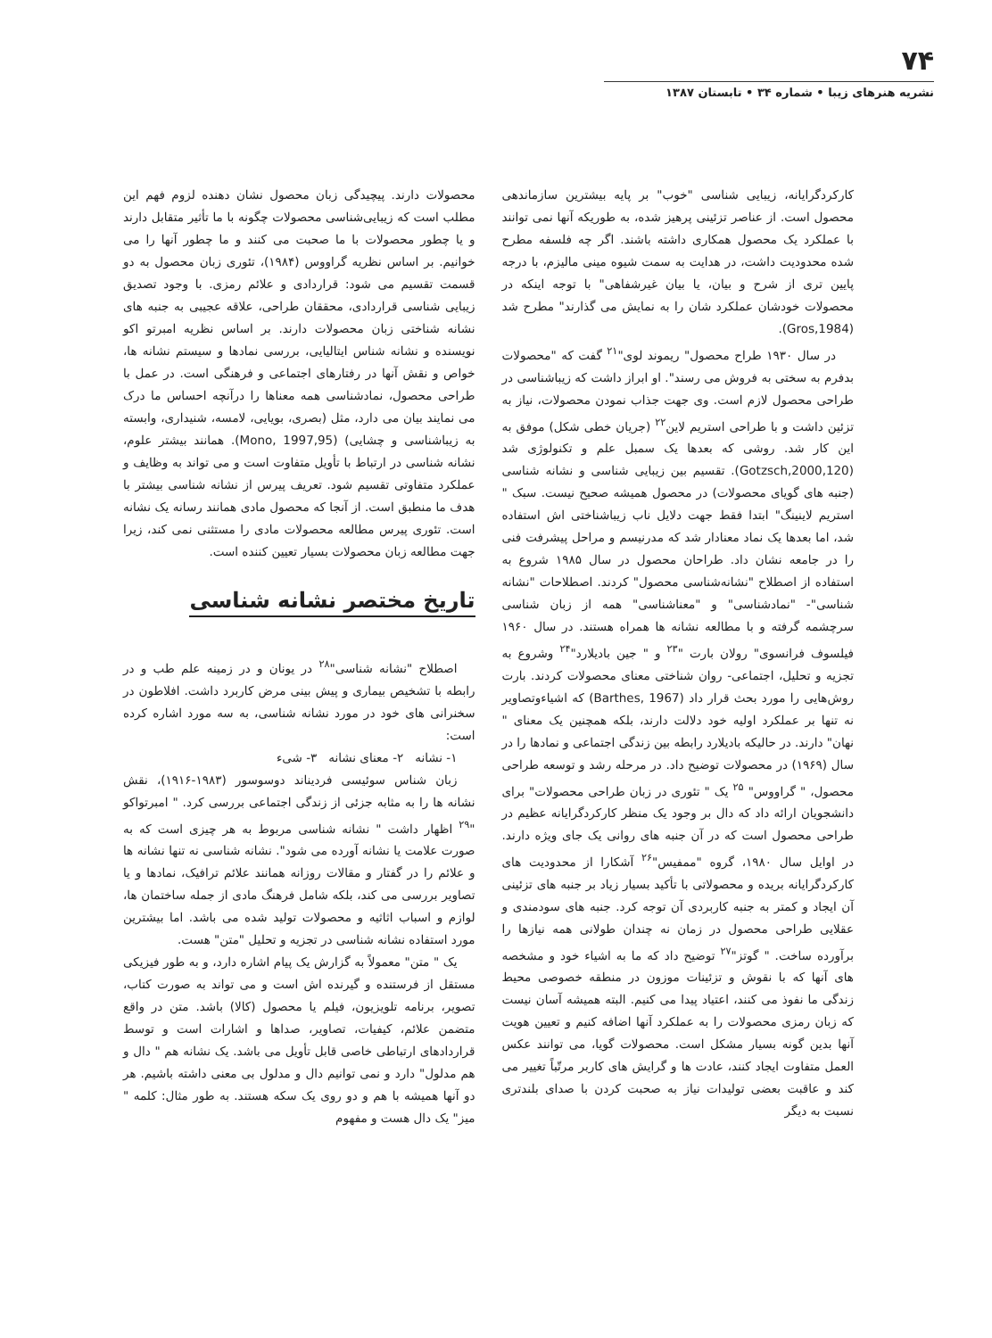۷۴
نشریه هنرهای زیبا • شماره ۳۴ • تابستان ۱۳۸۷
کارکردگرایانه، زیبایی شناسی "خوب" بر پایه بیشترین سازماندهی محصول است. از عناصر تزئینی پرهیز شده، به طوریکه آنها نمی توانند با عملکرد یک محصول همکاری داشته باشند. اگر چه فلسفه مطرح شده محدودیت داشت، در هدایت به سمت شیوه مینی مالیزم، با درجه پایین تری از شرح و بیان، یا بیان غیرشفاهی" با توجه اینکه در محصولات خودشان عملکرد شان را به نمایش می گذارند" مطرح شد (Gros,1984).
در سال ۱۹۳۰ طراح محصول" ریموند لوی"<sup>۲۱</sup> گفت که "محصولات بدفرم به سختی به فروش می رسند". او ابراز داشت که زیباشناسی در طراحی محصول لازم است. وی جهت جذاب نمودن محصولات، نیاز به تزئین داشت و با طراحی استریم لاین<sup>۲۲</sup> (جریان خطی شکل) موفق به این کار شد. روشی که بعدها یک سمبل علم و تکنولوژی شد (Gotzsch,2000,120). تقسیم بین زیبایی شناسی و نشانه شناسی (جنبه های گویای محصولات) در محصول همیشه صحیح نیست. سبک " استریم لاینینگ" ابتدا فقط جهت دلایل ناب زیباشناختی اش استفاده شد، اما بعدها یک نماد معنادار شد که مدرنیسم و مراحل پیشرفت فنی را در جامعه نشان داد. طراحان محصول در سال ۱۹۸۵ شروع به استفاده از اصطلاح "نشانه‌شناسی محصول" کردند. اصطلاحات "نشانه شناسی"- "نمادشناسی" و "معناشناسی" همه از زبان شناسی سرچشمه گرفته و با مطالعه نشانه ها همراه هستند. در سال ۱۹۶۰ فیلسوف فرانسوی" رولان بارت "<sup>۲۳</sup> و " جین بادیلارد"<sup>۲۴</sup> وشروع به تجزیه و تحلیل، اجتماعی- روان شناختی معنای محصولات کردند. بارت روش‌هایی را مورد بحث قرار داد (Barthes, 1967) که اشیاءوتصاویر نه تنها بر عملکرد اولیه خود دلالت دارند، بلکه همچنین یک معنای " نهان" دارند. در حالیکه بادیلارد رابطه بین زندگی اجتماعی و نمادها را در سال (۱۹۶۹) در محصولات توضیح داد. در مرحله رشد و توسعه طراحی محصول، " گراووس" <sup>۲۵</sup> یک " تئوری در زبان طراحی محصولات" برای دانشجویان ارائه داد که دال بر وجود یک منظر کارکردگرایانه عظیم در طراحی محصول است که در آن جنبه های روانی یک جای ویژه دارند. در اوایل سال ۱۹۸۰، گروه "ممفیس"<sup>۲۶</sup> آشکارا از محدودیت های کارکردگرایانه بریده و محصولاتی با تأکید بسیار زیاد بر جنبه های تزئینی آن ایجاد و کمتر به جنبه کاربردی آن توجه کرد. جنبه های سودمندی و عقلایی طراحی محصول در زمان نه چندان طولانی همه نیازها را برآورده ساخت. " گوتز"<sup>۲۷</sup> توضیح داد که ما به اشیاء خود و مشخصه های آنها که با نقوش و تزئینات موزون در منطقه خصوصی محیط زندگی ما نفوذ می کنند، اعتیاد پیدا می کنیم. البته همیشه آسان نیست که زبان رمزی محصولات را به عملکرد آنها اضافه کنیم و تعیین هویت آنها بدین گونه بسیار مشکل است. محصولات گویا، می توانند عکس العمل متفاوت ایجاد کنند، عادت ها و گرایش های کاربر مرتّباً تغییر می کند و عاقبت بعضی تولیدات نیاز به صحبت کردن با صدای بلندتری نسبت به دیگر
محصولات دارند. پیچیدگی زبان محصول نشان دهنده لزوم فهم این مطلب است که زیبایی‌شناسی محصولات چگونه با ما تأثیر متقابل دارند و یا چطور محصولات با ما صحبت می کنند و ما چطور آنها را می خوانیم. بر اساس نظریه گراووس (۱۹۸۴)، تئوری زبان محصول به دو قسمت تقسیم می شود: قراردادی و علائم رمزی. با وجود تصدیق زیبایی شناسی قراردادی، محققان طراحی، علاقه عجیبی به جنبه های نشانه شناختی زبان محصولات دارند. بر اساس نظریه امبرتو اکو نویسنده و نشانه شناس ایتالیایی، بررسی نمادها و سیستم نشانه ها، خواص و نقش آنها در رفتارهای اجتماعی و فرهنگی است. در عمل با طراحی محصول، نمادشناسی همه معناها را درآنچه احساس ما درک می نمایند بیان می دارد، مثل (بصری، بویایی، لامسه، شنیداری، وابسته به زیباشناسی و چشایی) (Mono, 1997,95). همانند بیشتر علوم، نشانه شناسی در ارتباط با تأویل متفاوت است و می تواند به وظایف و عملکرد متفاوتی تقسیم شود. تعریف پیرس از نشانه شناسی بیشتر با هدف ما منطبق است. از آنجا که محصول مادی همانند رسانه یک نشانه است. تئوری پیرس مطالعه محصولات مادی را مستثنی نمی کند، زیرا جهت مطالعه زبان محصولات بسیار تعیین کننده است.
تاریخ مختصر نشانه شناسی
اصطلاح "نشانه شناسی"<sup>۲۸</sup> در یونان و در زمینه علم طب و در رابطه با تشخیص بیماری و پیش بینی مرض کاربرد داشت. افلاطون در سخنرانی های خود در مورد نشانه شناسی، به سه مورد اشاره کرده است:
۱- نشانه ۲- معنای نشانه ۳- شیء
زبان شناس سوئیسی فردیناند دوسوسور (۱۹۸۳-۱۹۱۶)، نقش نشانه ها را به مثابه جزئی از زندگی اجتماعی بررسی کرد. " امبرتواکو "<sup>۲۹</sup> اظهار داشت " نشانه شناسی مربوط به هر چیزی است که به صورت علامت یا نشانه آورده می شود". نشانه شناسی نه تنها نشانه ها و علائم را در گفتار و مقالات روزانه همانند علائم ترافیک، نمادها و یا تصاویر بررسی می کند، بلکه شامل فرهنگ مادی از جمله ساختمان ها، لوازم و اسباب اثاثیه و محصولات تولید شده می باشد. اما بیشترین مورد استفاده نشانه شناسی در تجزیه و تحلیل "متن" هست.
یک " متن" معمولاً به گزارش یک پیام اشاره دارد، و به طور فیزیکی مستقل از فرستنده و گیرنده اش است و می تواند به صورت کتاب، تصویر، برنامه تلویزیون، فیلم یا محصول (کالا) باشد. متن در واقع متضمن علائم، کیفیات، تصاویر، صداها و اشارات است و توسط قراردادهای ارتباطی خاصی قابل تأویل می باشد. یک نشانه هم " دال و هم مدلول" دارد و نمی توانیم دال و مدلول بی معنی داشته باشیم. هر دو آنها همیشه با هم و دو روی یک سکه هستند. به طور مثال: کلمه " میز" یک دال هست و مفهوم